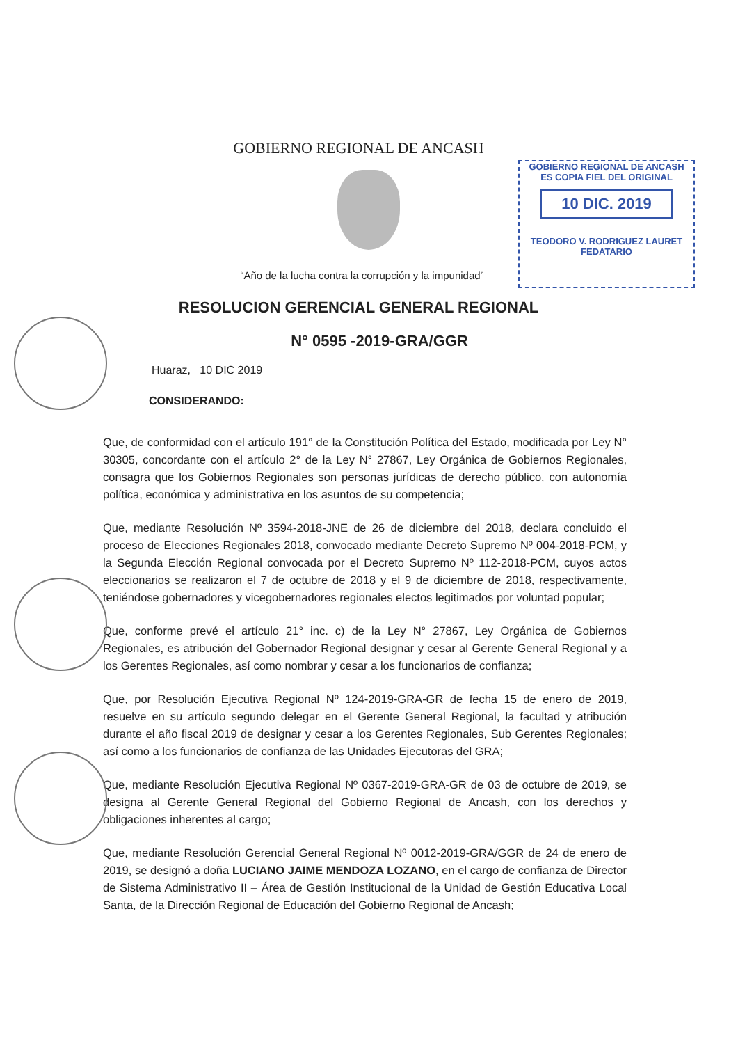GOBIERNO REGIONAL DE ANCASH
ES COPIA FIEL DEL ORIGINAL
10 DIC. 2019
TEODORO V. RODRIGUEZ LAURET
FEDATARIO
GOBIERNO REGIONAL DE ANCASH
“Año de la lucha contra la corrupción y la impunidad”
RESOLUCION GERENCIAL GENERAL REGIONAL
N° 0595 -2019-GRA/GGR
Huaraz, 10 DIC 2019
CONSIDERANDO:
Que, de conformidad con el artículo 191° de la Constitución Política del Estado, modificada por Ley N° 30305, concordante con el artículo 2° de la Ley N° 27867, Ley Orgánica de Gobiernos Regionales, consagra que los Gobiernos Regionales son personas jurídicas de derecho público, con autonomía política, económica y administrativa en los asuntos de su competencia;
Que, mediante Resolución Nº 3594-2018-JNE de 26 de diciembre del 2018, declara concluido el proceso de Elecciones Regionales 2018, convocado mediante Decreto Supremo Nº 004-2018-PCM, y la Segunda Elección Regional convocada por el Decreto Supremo Nº 112-2018-PCM, cuyos actos eleccionarios se realizaron el 7 de octubre de 2018 y el 9 de diciembre de 2018, respectivamente, teniéndose gobernadores y vicegobernadores regionales electos legitimados por voluntad popular;
Que, conforme prevé el artículo 21° inc. c) de la Ley N° 27867, Ley Orgánica de Gobiernos Regionales, es atribución del Gobernador Regional designar y cesar al Gerente General Regional y a los Gerentes Regionales, así como nombrar y cesar a los funcionarios de confianza;
Que, por Resolución Ejecutiva Regional Nº 124-2019-GRA-GR de fecha 15 de enero de 2019, resuelve en su artículo segundo delegar en el Gerente General Regional, la facultad y atribución durante el año fiscal 2019 de designar y cesar a los Gerentes Regionales, Sub Gerentes Regionales; así como a los funcionarios de confianza de las Unidades Ejecutoras del GRA;
Que, mediante Resolución Ejecutiva Regional Nº 0367-2019-GRA-GR de 03 de octubre de 2019, se designa al Gerente General Regional del Gobierno Regional de Ancash, con los derechos y obligaciones inherentes al cargo;
Que, mediante Resolución Gerencial General Regional Nº 0012-2019-GRA/GGR de 24 de enero de 2019, se designó a doña LUCIANO JAIME MENDOZA LOZANO, en el cargo de confianza de Director de Sistema Administrativo II – Área de Gestión Institucional de la Unidad de Gestión Educativa Local Santa, de la Dirección Regional de Educación del Gobierno Regional de Ancash;